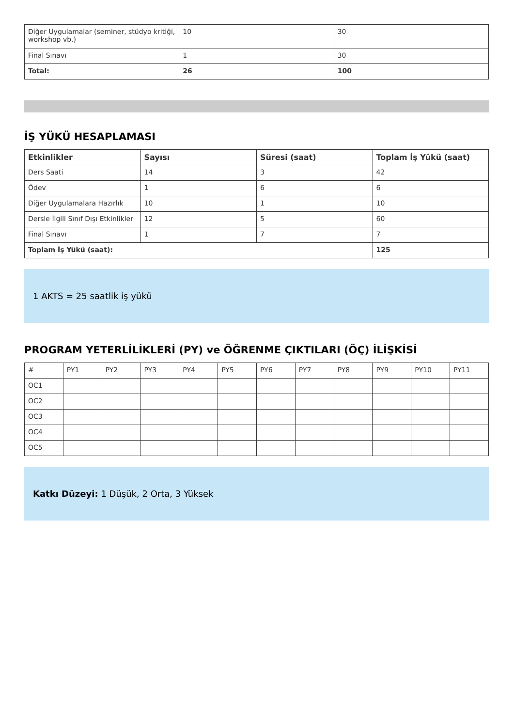| Diğer Uygulamalar (seminer, stüdyo kritiği, workshop vb.) | 10 | 30 |
| Final Sınavı | 1 | 30 |
| Total: | 26 | 100 |
İŞ YÜKÜ HESAPLAMASI
| Etkinlikler | Sayısı | Süresi (saat) | Toplam İş Yükü (saat) |
| --- | --- | --- | --- |
| Ders Saati | 14 | 3 | 42 |
| Ödev | 1 | 6 | 6 |
| Diğer Uygulamalara Hazırlık | 10 | 1 | 10 |
| Dersle İlgili Sınıf Dışı Etkinlikler | 12 | 5 | 60 |
| Final Sınavı | 1 | 7 | 7 |
| Toplam İş Yükü (saat): | | | 125 |
1 AKTS = 25 saatlik iş yükü
PROGRAM YETERLİLİKLERİ (PY) ve ÖĞRENME ÇIKTILARI (ÖÇ) İLİŞKİSİ
| # | PY1 | PY2 | PY3 | PY4 | PY5 | PY6 | PY7 | PY8 | PY9 | PY10 | PY11 |
| OC1 | | | | | | | | | | | |
| OC2 | | | | | | | | | | | |
| OC3 | | | | | | | | | | | |
| OC4 | | | | | | | | | | | |
| OC5 | | | | | | | | | | | |
Katkı Düzeyi: 1 Düşük, 2 Orta, 3 Yüksek